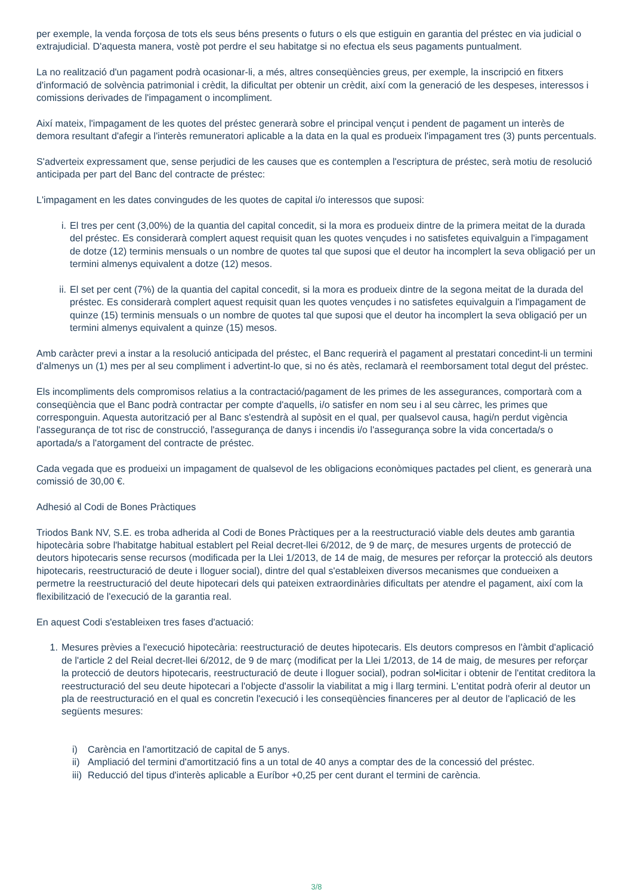per exemple, la venda forçosa de tots els seus béns presents o futurs o els que estiguin en garantia del préstec en via judicial o extrajudicial. D'aquesta manera, vostè pot perdre el seu habitatge si no efectua els seus pagaments puntualment.
La no realització d'un pagament podrà ocasionar-li, a més, altres conseqüències greus, per exemple, la inscripció en fitxers d'informació de solvència patrimonial i crèdit, la dificultat per obtenir un crèdit, així com la generació de les despeses, interessos i comissions derivades de l'impagament o incompliment.
Així mateix, l'impagament de les quotes del préstec generarà sobre el principal vençut i pendent de pagament un interès de demora resultant d'afegir a l'interès remuneratori aplicable a la data en la qual es produeix l'impagament tres (3) punts percentuals.
S'adverteix expressament que, sense perjudici de les causes que es contemplen a l'escriptura de préstec, serà motiu de resolució anticipada per part del Banc del contracte de préstec:
L'impagament en les dates convingudes de les quotes de capital i/o interessos que suposi:
i. El tres per cent (3,00%) de la quantia del capital concedit, si la mora es produeix dintre de la primera meitat de la durada del préstec. Es considerarà complert aquest requisit quan les quotes vençudes i no satisfetes equivalguin a l'impagament de dotze (12) terminis mensuals o un nombre de quotes tal que suposi que el deutor ha incomplert la seva obligació per un termini almenys equivalent a dotze (12) mesos.
ii. El set per cent (7%) de la quantia del capital concedit, si la mora es produeix dintre de la segona meitat de la durada del préstec. Es considerarà complert aquest requisit quan les quotes vençudes i no satisfetes equivalguin a l'impagament de quinze (15) terminis mensuals o un nombre de quotes tal que suposi que el deutor ha incomplert la seva obligació per un termini almenys equivalent a quinze (15) mesos.
Amb caràcter previ a instar a la resolució anticipada del préstec, el Banc requerirà el pagament al prestatari concedint-li un termini d'almenys un (1) mes per al seu compliment i advertint-lo que, si no és atès, reclamarà el reemborsament total degut del préstec.
Els incompliments dels compromisos relatius a la contractació/pagament de les primes de les assegurances, comportarà com a conseqüència que el Banc podrà contractar per compte d'aquells, i/o satisfer en nom seu i al seu càrrec, les primes que corresponguin. Aquesta autorització per al Banc s'estendrà al supòsit en el qual, per qualsevol causa, hagi/n perdut vigència l'assegurança de tot risc de construcció, l'assegurança de danys i incendis i/o l'assegurança sobre la vida concertada/s o aportada/s a l'atorgament del contracte de préstec.
Cada vegada que es produeixi un impagament de qualsevol de les obligacions econòmiques pactades pel client, es generarà una comissió de 30,00 €.
Adhesió al Codi de Bones Pràctiques
Triodos Bank NV, S.E. es troba adherida al Codi de Bones Pràctiques per a la reestructuració viable dels deutes amb garantia hipotecària sobre l'habitatge habitual establert pel Reial decret-llei 6/2012, de 9 de març, de mesures urgents de protecció de deutors hipotecaris sense recursos (modificada per la Llei 1/2013, de 14 de maig, de mesures per reforçar la protecció als deutors hipotecaris, reestructuració de deute i lloguer social), dintre del qual s'estableixen diversos mecanismes que condueixen a permetre la reestructuració del deute hipotecari dels qui pateixen extraordinàries dificultats per atendre el pagament, així com la flexibilització de l'execució de la garantia real.
En aquest Codi s'estableixen tres fases d'actuació:
1. Mesures prèvies a l'execució hipotecària: reestructuració de deutes hipotecaris. Els deutors compresos en l'àmbit d'aplicació de l'article 2 del Reial decret-llei 6/2012, de 9 de març (modificat per la Llei 1/2013, de 14 de maig, de mesures per reforçar la protecció de deutors hipotecaris, reestructuració de deute i lloguer social), podran sol•licitar i obtenir de l'entitat creditora la reestructuració del seu deute hipotecari a l'objecte d'assolir la viabilitat a mig i llarg termini. L'entitat podrà oferir al deutor un pla de reestructuració en el qual es concretin l'execució i les conseqüències financeres per al deutor de l'aplicació de les següents mesures:
i) Carència en l'amortització de capital de 5 anys.
ii) Ampliació del termini d'amortització fins a un total de 40 anys a comptar des de la concessió del préstec.
iii) Reducció del tipus d'interès aplicable a Euríbor +0,25 per cent durant el termini de carència.
3/8